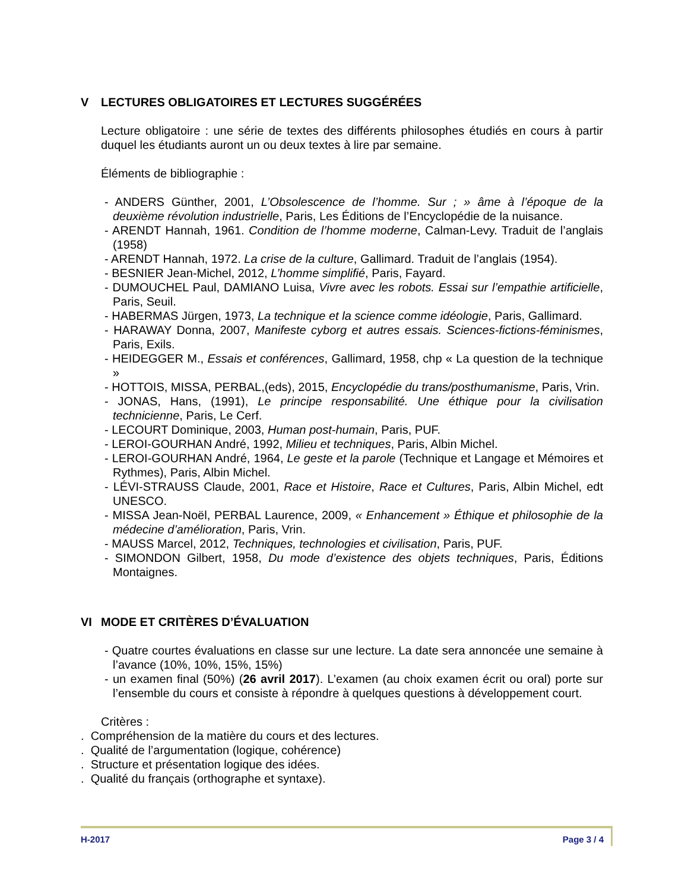V LECTURES OBLIGATOIRES ET LECTURES SUGGÉRÉES
Lecture obligatoire : une série de textes des différents philosophes étudiés en cours à partir duquel les étudiants auront un ou deux textes à lire par semaine.
Éléments de bibliographie :
- ANDERS Günther, 2001, L’Obsolescence de l’homme. Sur ; » âme à l’époque de la deuxième révolution industrielle, Paris, Les Éditions de l’Encyclopédie de la nuisance.
- ARENDT Hannah, 1961. Condition de l’homme moderne, Calman-Levy. Traduit de l’anglais (1958)
- ARENDT Hannah, 1972. La crise de la culture, Gallimard. Traduit de l’anglais (1954).
- BESNIER Jean-Michel, 2012, L’homme simplifié, Paris, Fayard.
- DUMOUCHEL Paul, DAMIANO Luisa, Vivre avec les robots. Essai sur l’empathie artificielle, Paris, Seuil.
- HABERMAS Jürgen, 1973, La technique et la science comme idéologie, Paris, Gallimard.
- HARAWAY Donna, 2007, Manifeste cyborg et autres essais. Sciences-fictions-féminismes, Paris, Exils.
- HEIDEGGER M., Essais et conférences, Gallimard, 1958, chp « La question de la technique »
- HOTTOIS, MISSA, PERBAL,(eds), 2015, Encyclopédie du trans/posthumanisme, Paris, Vrin.
- JONAS, Hans, (1991), Le principe responsabilité. Une éthique pour la civilisation technicienne, Paris, Le Cerf.
- LECOURT Dominique, 2003, Human post-humain, Paris, PUF.
- LEROI-GOURHAN André, 1992, Milieu et techniques, Paris, Albin Michel.
- LEROI-GOURHAN André, 1964, Le geste et la parole (Technique et Langage et Mémoires et Rythmes), Paris, Albin Michel.
- LÉVI-STRAUSS Claude, 2001, Race et Histoire, Race et Cultures, Paris, Albin Michel, edt UNESCO.
- MISSA Jean-Noël, PERBAL Laurence, 2009, « Enhancement » Éthique et philosophie de la médecine d’amélioration, Paris, Vrin.
- MAUSS Marcel, 2012, Techniques, technologies et civilisation, Paris, PUF.
- SIMONDON Gilbert, 1958, Du mode d’existence des objets techniques, Paris, Éditions Montaignes.
VI MODE ET CRITÈRES D’ÉVALUATION
- Quatre courtes évaluations en classe sur une lecture. La date sera annoncée une semaine à l’avance (10%, 10%, 15%, 15%)
- un examen final (50%) (26 avril 2017). L’examen (au choix examen écrit ou oral) porte sur l’ensemble du cours et consiste à répondre à quelques questions à développement court.
Critères :
. Compréhension de la matière du cours et des lectures.
. Qualité de l’argumentation (logique, cohérence)
. Structure et présentation logique des idées.
. Qualité du français (orthographe et syntaxe).
H-2017 Page 3 / 4